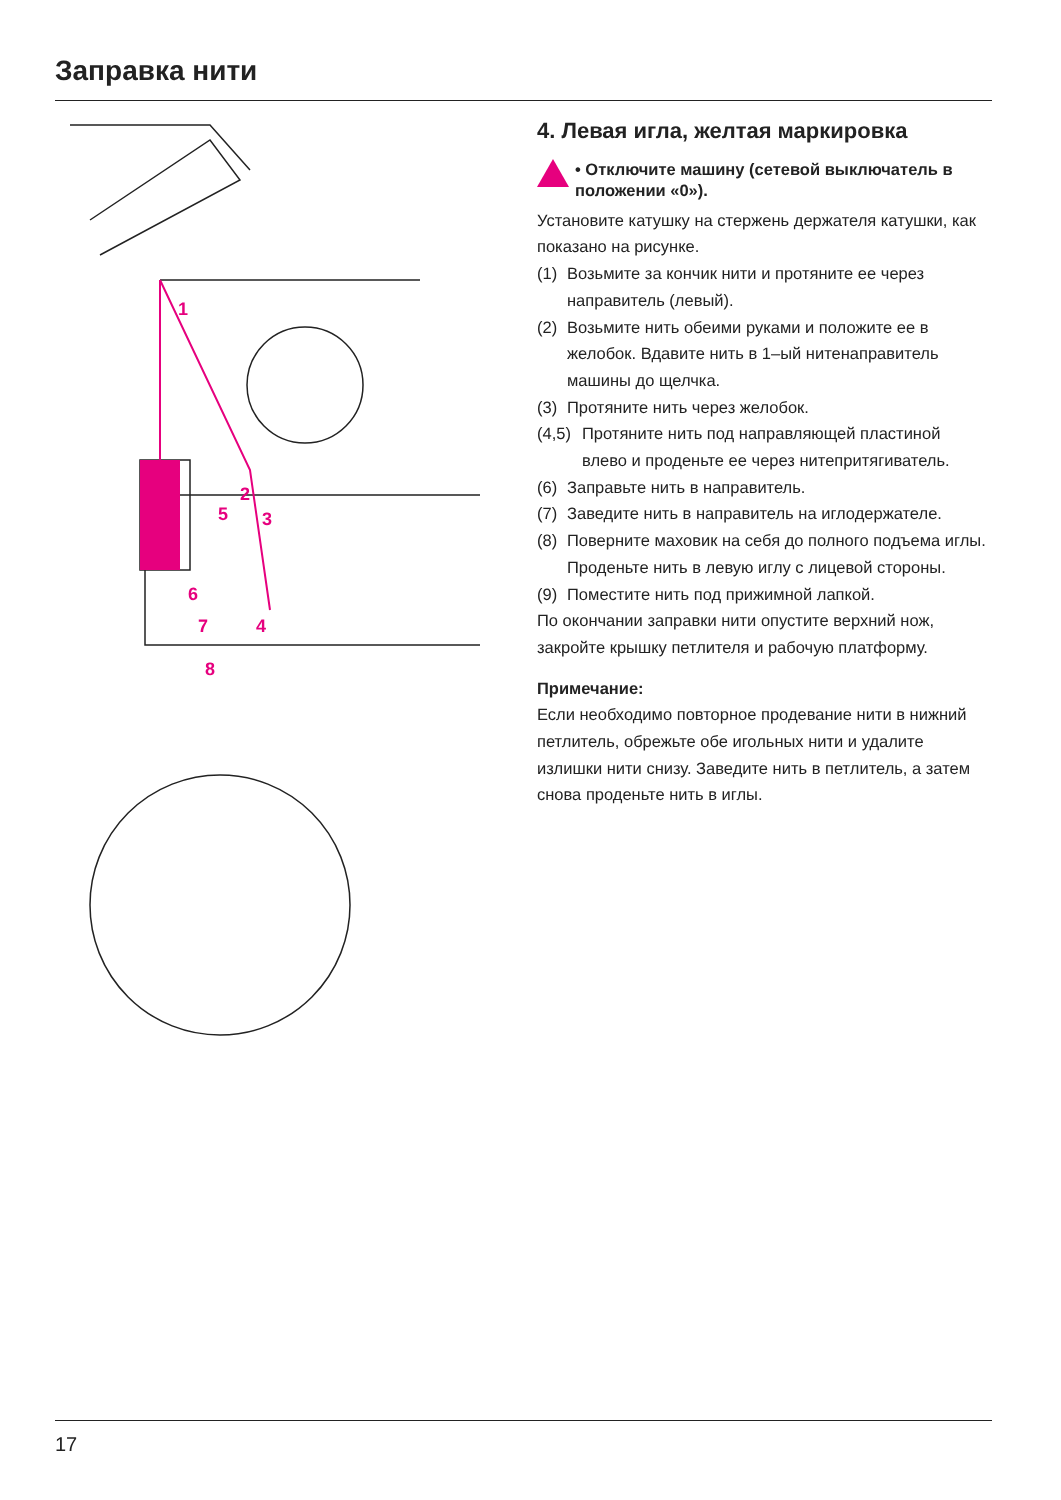Заправка нити
1
2
3
4
5
6
7
8
4. Левая игла, желтая маркировка
• Отключите машину (сетевой выключатель в положении «0»).
Установите катушку на стержень держателя катушки, как показано на рисунке.
(1) Возьмите за кончик нити и протяните ее через направитель (левый).
(2) Возьмите нить обеими руками и положите ее в желобок. Вдавите нить в 1–ый нитенаправитель машины до щелчка.
(3) Протяните нить через желобок.
(4,5) Протяните нить под направляющей пластиной влево и проденьте ее через нитепритягиватель.
(6) Заправьте нить в направитель.
(7) Заведите нить в направитель на иглодержателе.
(8) Поверните маховик на себя до полного подъема иглы. Проденьте нить в левую иглу с лицевой стороны.
(9) Поместите нить под прижимной лапкой.
По окончании заправки нити опустите верхний нож, закройте крышку петлителя и рабочую платформу.
Примечание:
Если необходимо повторное продевание нити в нижний петлитель, обрежьте обе игольных нити и удалите излишки нити снизу. Заведите нить в петлитель, а затем снова проденьте нить в иглы.
17